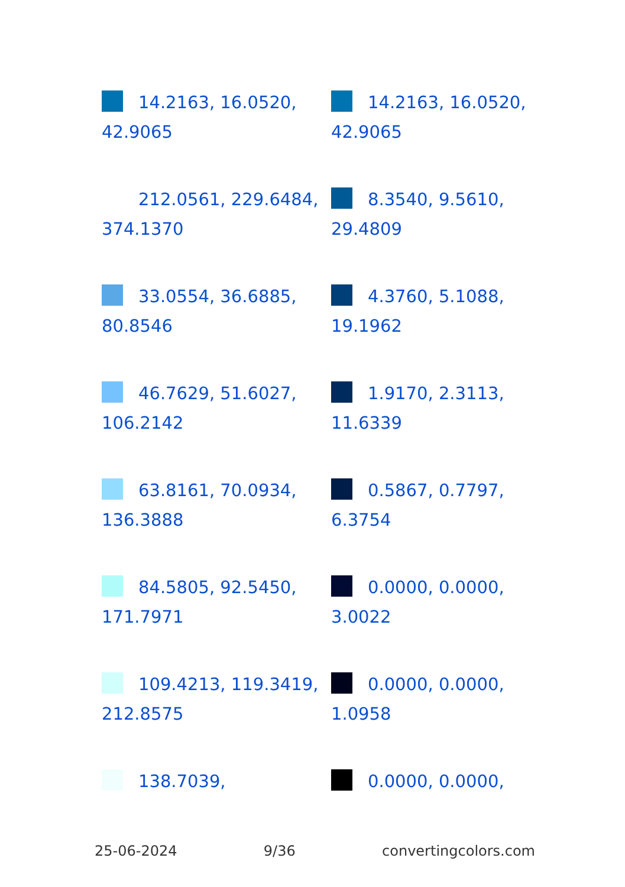14.2163, 16.0520, 42.9065
14.2163, 16.0520, 42.9065
212.0561, 229.6484, 374.1370
8.3540, 9.5610, 29.4809
33.0554, 36.6885, 80.8546
4.3760, 5.1088, 19.1962
46.7629, 51.6027, 106.2142
1.9170, 2.3113, 11.6339
63.8161, 70.0934, 136.3888
0.5867, 0.7797, 6.3754
84.5805, 92.5450, 171.7971
0.0000, 0.0000, 3.0022
109.4213, 119.3419, 212.8575
0.0000, 0.0000, 1.0958
138.7039,
0.0000, 0.0000,
25-06-2024 9/36 convertingcolors.com